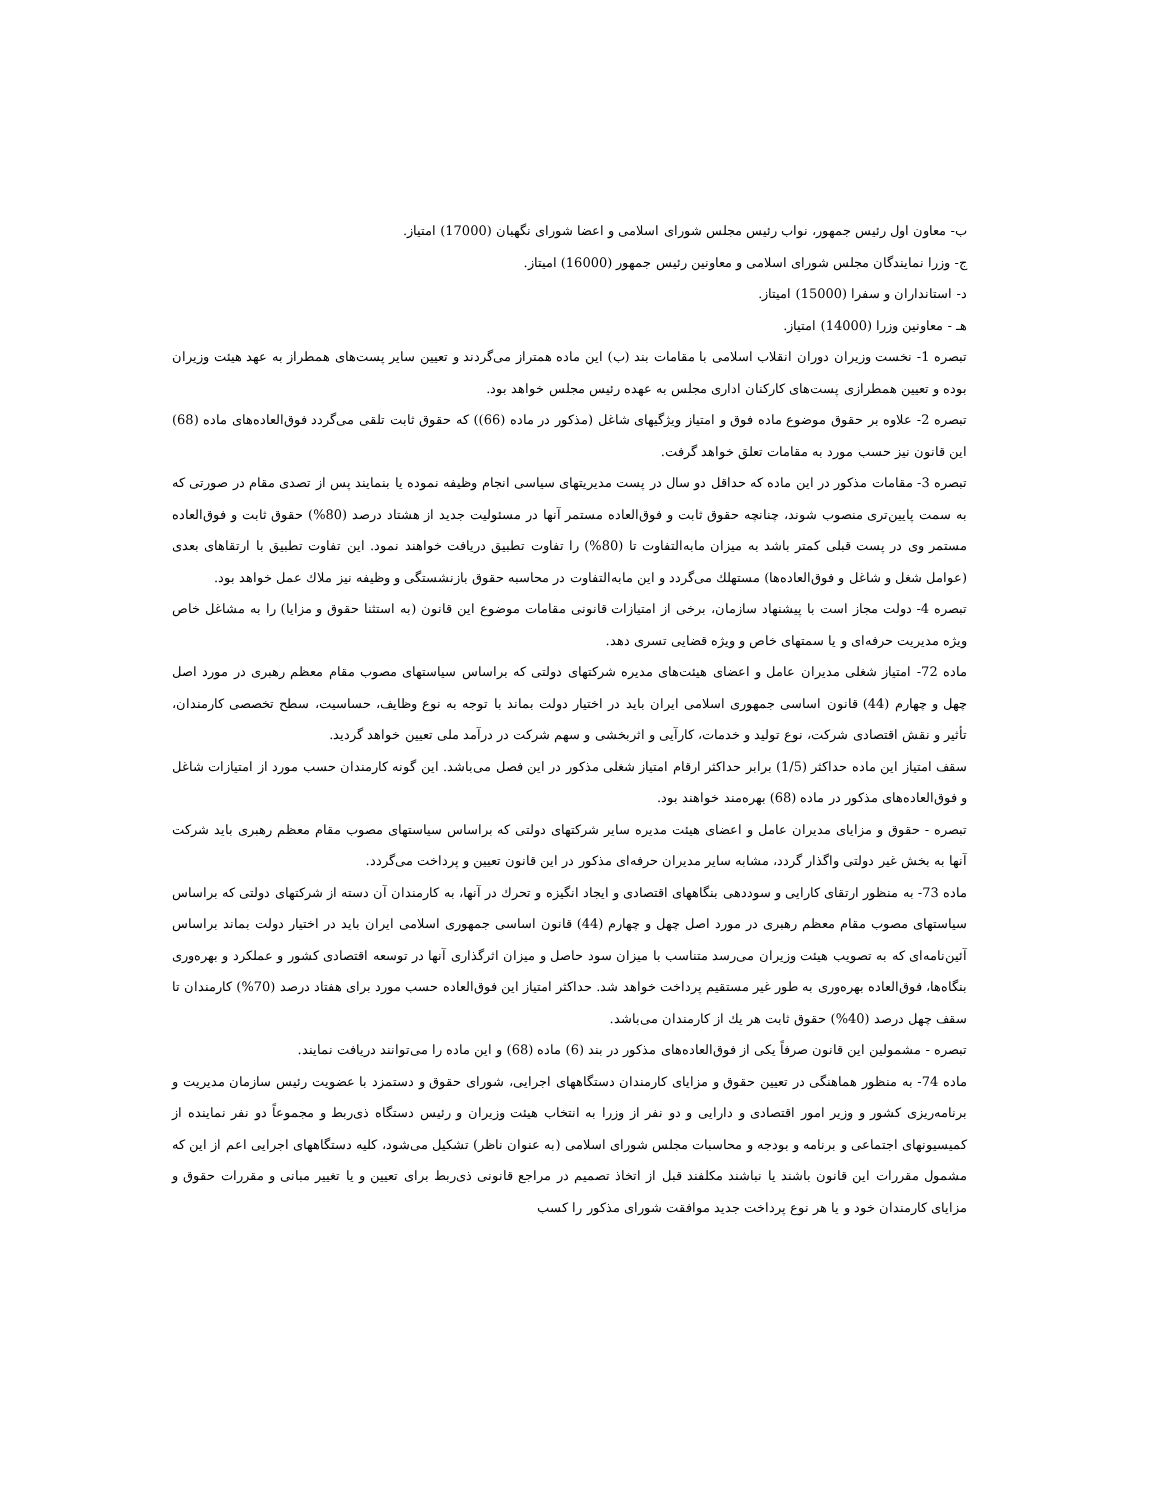ب- معاون اول رئیس جمهور، نواب رئیس مجلس شورای اسلامی و اعضا شورای نگهبان (17000) امتیاز.
ج- وزرا نمایندگان مجلس شورای اسلامی و معاونین رئیس جمهور (16000) امیتاز.
د- استانداران و سفرا (15000) امیتاز.
هـ - معاونین وزرا (14000) امتیاز.
تبصره 1- نخست وزیران دوران انقلاب اسلامی با مقامات بند (ب) این ماده همتراز می‌گردند و تعیین سایر پست‌های همطراز به عهد هیئت وزیران بوده و تعیین همطرازی پست‌های کارکنان اداری مجلس به عهده رئیس مجلس خواهد بود.
تبصره 2- علاوه بر حقوق موضوع ماده فوق و امتیاز ویژگیهای شاغل (مذکور در ماده (66)) که حقوق ثابت تلقی می‌گردد فوق‌العاده‌های ماده (68) این قانون نیز حسب مورد به مقامات تعلق خواهد گرفت.
تبصره 3- مقامات مذکور در این ماده که حداقل دو سال در پست مدیریتهای سیاسی انجام وظیفه نموده یا بنمایند پس از تصدی مقام در صورتی که به سمت پایین‌تری منصوب شوند، چنانچه حقوق ثابت و فوق‌العاده مستمر آنها در مسئولیت جدید از هشتاد درصد (80%) حقوق ثابت و فوق‌العاده مستمر وی در پست قبلی کمتر باشد به میزان مابه‌التفاوت تا (80%) را تفاوت تطبیق دریافت خواهند نمود. این تفاوت تطبیق با ارتقاهای بعدی (عوامل شغل و شاغل و فوق‌العاده‌ها) مستهلك می‌گردد و این مابه‌التفاوت در محاسبه حقوق بازنشستگی و وظیفه نیز ملاك عمل خواهد بود.
تبصره 4- دولت مجاز است با پیشنهاد سازمان، برخی از امتیازات قانونی مقامات موضوع این قانون (به استثنا حقوق و مزایا) را به مشاغل خاص ویژه مدیریت حرفه‌ای و یا سمتهای خاص و ویژه قضایی تسری دهد.
ماده 72- امتیاز شغلی مدیران عامل و اعضای هیئت‌های مدیره شرکتهای دولتی که براساس سیاستهای مصوب مقام معظم رهبری در مورد اصل چهل و چهارم (44) قانون اساسی جمهوری اسلامی ایران باید در اختیار دولت بماند با توجه به نوع وظایف، حساسیت، سطح تخصصی کارمندان، تأثیر و نقش اقتصادی شرکت، نوع تولید و خدمات، کارآیی و اثربخشی و سهم شرکت در درآمد ملی تعیین خواهد گردید.
سقف امتیاز این ماده حداکثر (1/5) برابر حداکثر ارقام امتیاز شغلی مذکور در این فصل می‌باشد. این گونه کارمندان حسب مورد از امتیازات شاغل و فوق‌العاده‌های مذکور در ماده (68) بهره‌مند خواهند بود.
تبصره - حقوق و مزایای مدیران عامل و اعضای هیئت مدیره سایر شرکتهای دولتی که براساس سیاستهای مصوب مقام معظم رهبری باید شرکت آنها به بخش غیر دولتی واگذار گردد، مشابه سایر مدیران حرفه‌ای مذکور در این قانون تعیین و پرداخت می‌گردد.
ماده 73- به منظور ارتقای کارایی و سوددهی بنگاههای اقتصادی و ایجاد انگیزه و تحرك در آنها، به کارمندان آن دسته از شرکتهای دولتی که براساس سیاستهای مصوب مقام معظم رهبری در مورد اصل چهل و چهارم (44) قانون اساسی جمهوری اسلامی ایران باید در اختیار دولت بماند براساس آئین‌نامه‌ای که به تصویب هیئت وزیران می‌رسد متناسب با میزان سود حاصل و میزان اثرگذاری آنها در توسعه اقتصادی کشور و عملکرد و بهره‌وری بنگاه‌ها، فوق‌العاده بهره‌وری به طور غیر مستقیم پرداخت خواهد شد. حداکثر امتیاز این فوق‌العاده حسب مورد برای هفتاد درصد (70%) کارمندان تا سقف چهل درصد (40%) حقوق ثابت هر یك از کارمندان می‌باشد.
تبصره - مشمولین این قانون صرفاً یکی از فوق‌العاده‌های مذکور در بند (6) ماده (68) و این ماده را می‌توانند دریافت نمایند.
ماده 74- به منظور هماهنگی در تعیین حقوق و مزایای کارمندان دستگاههای اجرایی، شورای حقوق و دستمزد با عضویت رئیس سازمان مدیریت و برنامه‌ریزی کشور و وزیر امور اقتصادی و دارایی و دو نفر از وزرا به انتخاب هیئت وزیران و رئیس دستگاه ذی‌ربط و مجموعاً دو نفر نماینده از کمیسیونهای اجتماعی و برنامه و بودجه و محاسبات مجلس شورای اسلامی (به عنوان ناظر) تشکیل می‌شود، کلیه دستگاههای اجرایی اعم از این که مشمول مقررات این قانون باشند یا نباشند مکلفند قبل از اتخاذ تصمیم در مراجع قانونی ذی‌ربط برای تعیین و یا تغییر مبانی و مقررات حقوق و مزایای کارمندان خود و یا هر نوع پرداخت جدید موافقت شورای مذکور را کسب